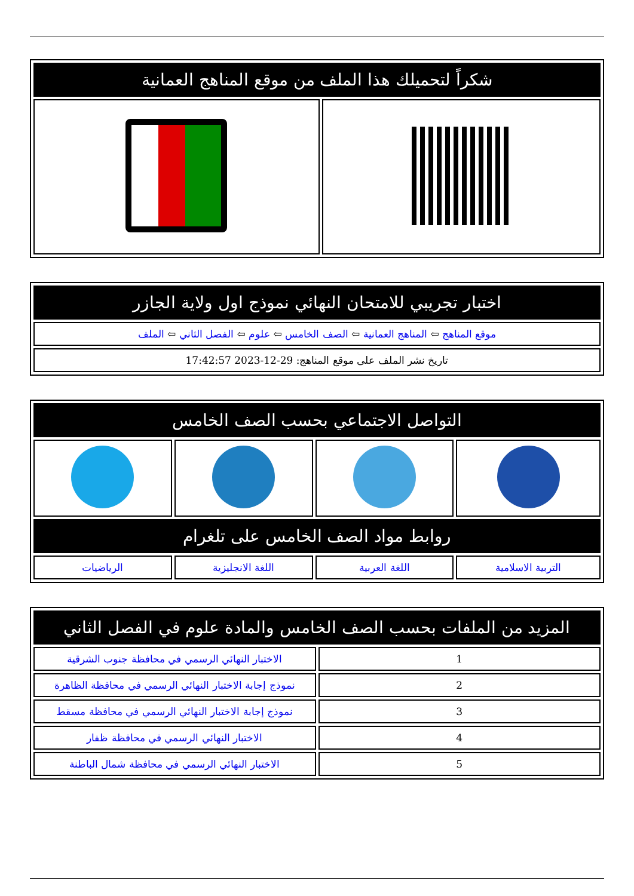| شكراً لتحميلك هذا الملف من موقع المناهج العمانية | |
| --- | --- |
| اختبار تجريبي للامتحان النهائي نموذج اول ولاية الجازر |
| --- |
| موقع المناهج ⇦ المناهج العمانية ⇦ الصف الخامس ⇦ علوم ⇦ الفصل الثاني ⇦ الملف |
| تاريخ نشر الملف على موقع المناهج: 29-12-2023 17:42:57 |
| التواصل الاجتماعي بحسب الصف الخامس | | | |
| --- | --- | --- | --- |
| روابط مواد الصف الخامس على تلغرام | | | |
| التربية الاسلامية | اللغة العربية | اللغة الانجليزية | الرياضيات |
| المزيد من الملفات بحسب الصف الخامس والمادة علوم في الفصل الثاني | |
| --- | --- |
| 1 | الاختبار النهائي الرسمي في محافظة جنوب الشرقية |
| 2 | نموذج إجابة الاختبار النهائي الرسمي في محافظة الظاهرة |
| 3 | نموذج إجابة الاختبار النهائي الرسمي في محافظة مسقط |
| 4 | الاختبار النهائي الرسمي في محافظة ظفار |
| 5 | الاختبار النهائي الرسمي في محافظة شمال الباطنة |